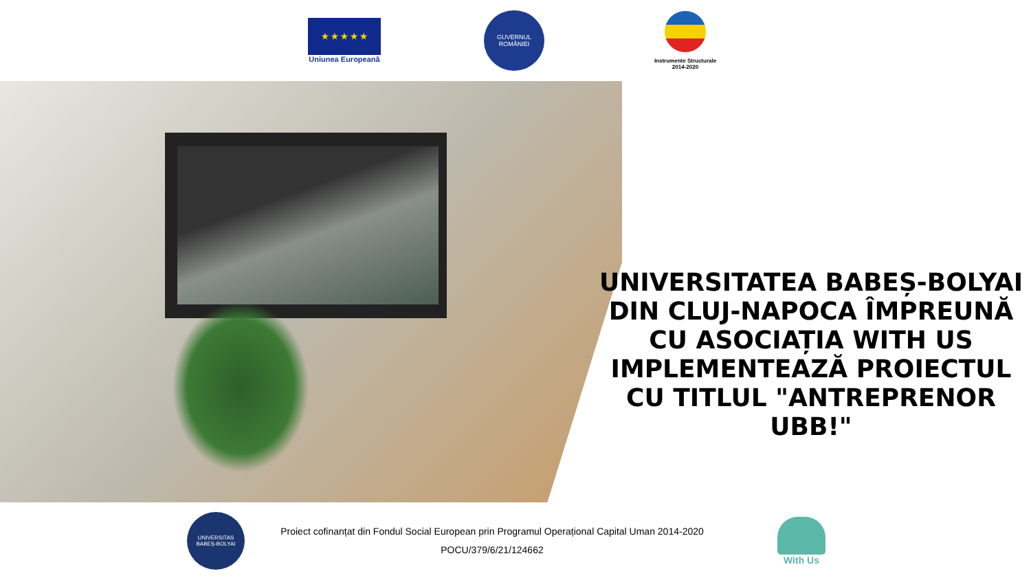★ ★ ★ ★ ★
Uniunea Europeană
GUVERNUL
ROMÂNIEI
Instrumente Structurale
2014-2020
UNIVERSITATEA BABEȘ-BOLYAI DIN CLUJ-NAPOCA ÎMPREUNĂ CU ASOCIAȚIA WITH US IMPLEMENTEAZĂ PROIECTUL CU TITLUL "ANTREPRENOR UBB!"
UNIVERSITAS
BABEȘ-BOLYAI
Proiect cofinanțat din Fondul Social European prin Programul Operațional Capital Uman 2014-2020
POCU/379/6/21/124662
With Us